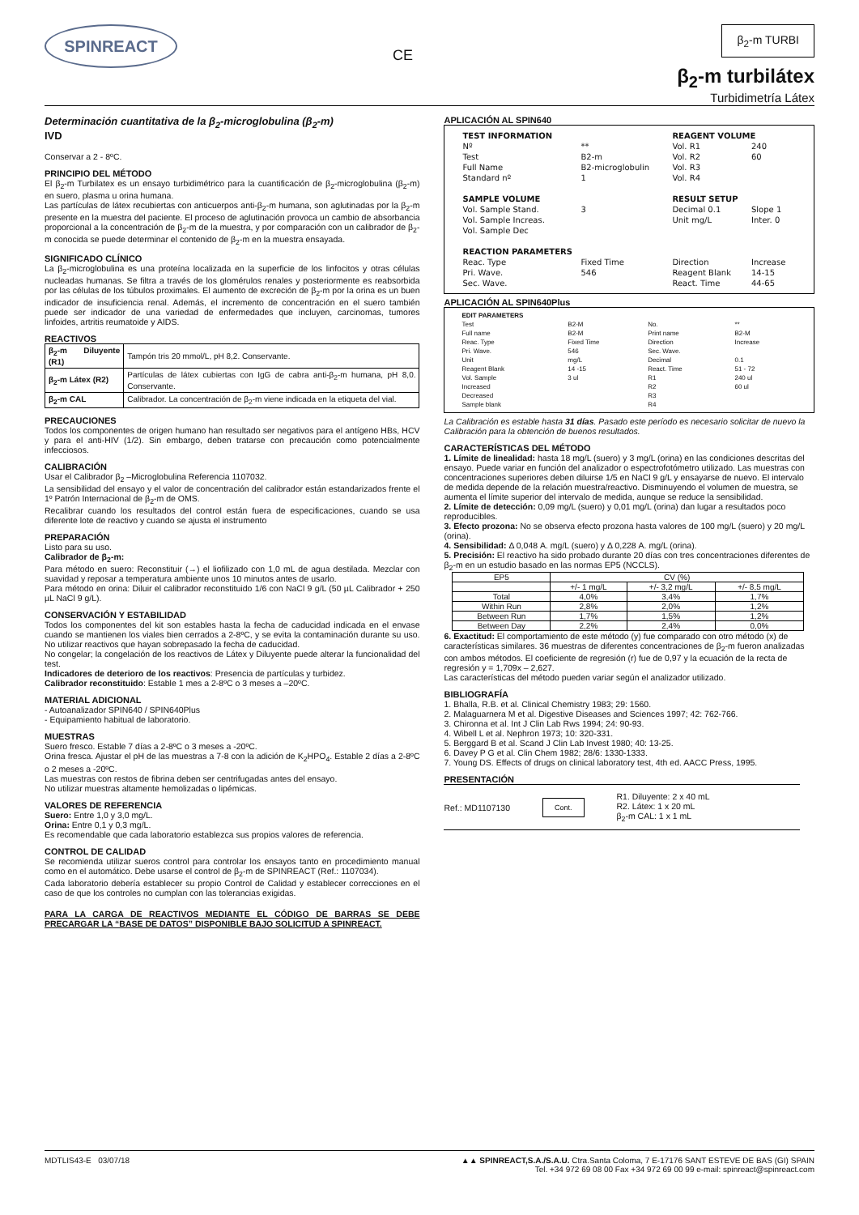SPINREACT
CE
β<sub>2</sub>-m TURBI
β<sub>2</sub>-m turbilátex
Turbidimetría Látex
Determinación cuantitativa de la β<sub>2</sub>-microglobulina (β<sub>2</sub>-m)
IVD
Conservar a 2 - 8ºC.
PRINCIPIO DEL MÉTODO
El β<sub>2</sub>-m Turbilatex es un ensayo turbidimétrico para la cuantificación de β<sub>2</sub>-microglobulina (β<sub>2</sub>-m) en suero, plasma u orina humana.
Las partículas de látex recubiertas con anticuerpos anti-β<sub>2</sub>-m humana, son aglutinadas por la β<sub>2</sub>-m presente en la muestra del paciente. El proceso de aglutinación provoca un cambio de absorbancia proporcional a la concentración de β<sub>2</sub>-m de la muestra, y por comparación con un calibrador de β<sub>2</sub>-m conocida se puede determinar el contenido de β<sub>2</sub>-m en la muestra ensayada.
SIGNIFICADO CLÍNICO
La β<sub>2</sub>-microglobulina es una proteína localizada en la superficie de los linfocitos y otras células nucleadas humanas. Se filtra a través de los glomérulos renales y posteriormente es reabsorbida por las células de los túbulos proximales. El aumento de excreción de β<sub>2</sub>-m por la orina es un buen indicador de insuficiencia renal. Además, el incremento de concentración en el suero también puede ser indicador de una variedad de enfermedades que incluyen, carcinomas, tumores linfoides, artritis reumatoide y AIDS.
REACTIVOS
| β<sub>2</sub>-m Diluyente (R1) | Tampón tris 20 mmol/L, pH 8,2. Conservante. |
| β<sub>2</sub>-m Látex (R2) | Partículas de látex cubiertas con IgG de cabra anti-β<sub>2</sub>-m humana, pH 8,0. Conservante. |
| β<sub>2</sub>-m CAL | Calibrador. La concentración de β<sub>2</sub>-m viene indicada en la etiqueta del vial. |
PRECAUCIONES
Todos los componentes de origen humano han resultado ser negativos para el antígeno HBs, HCV y para el anti-HIV (1/2). Sin embargo, deben tratarse con precaución como potencialmente infecciosos.
CALIBRACIÓN
Usar el Calibrador β<sub>2</sub> –Microglobulina Referencia 1107032.
La sensibilidad del ensayo y el valor de concentración del calibrador están estandarizados frente el 1º Patrón Internacional de β<sub>2</sub>-m de OMS.
Recalibrar cuando los resultados del control están fuera de especificaciones, cuando se usa diferente lote de reactivo y cuando se ajusta el instrumento
PREPARACIÓN
Listo para su uso.
Calibrador de β<sub>2</sub>-m:
Para método en suero: Reconstituir (→) el liofilizado con 1,0 mL de agua destilada. Mezclar con suavidad y reposar a temperatura ambiente unos 10 minutos antes de usarlo.
Para método en orina: Diluir el calibrador reconstituido 1/6 con NaCl 9 g/L (50 µL Calibrador + 250 µL NaCl 9 g/L).
CONSERVACIÓN Y ESTABILIDAD
Todos los componentes del kit son estables hasta la fecha de caducidad indicada en el envase cuando se mantienen los viales bien cerrados a 2-8ºC, y se evita la contaminación durante su uso. No utilizar reactivos que hayan sobrepasado la fecha de caducidad.
No congelar; la congelación de los reactivos de Látex y Diluyente puede alterar la funcionalidad del test.
Indicadores de deterioro de los reactivos: Presencia de partículas y turbidez.
Calibrador reconstituido: Estable 1 mes a 2-8ºC o 3 meses a –20ºC.
MATERIAL ADICIONAL
- Autoanalizador SPIN640 / SPIN640Plus
- Equipamiento habitual de laboratorio.
MUESTRAS
Suero fresco. Estable 7 días a 2-8ºC o 3 meses a -20ºC.
Orina fresca. Ajustar el pH de las muestras a 7-8 con la adición de K<sub>2</sub>HPO<sub>4</sub>. Estable 2 días a 2-8ºC o 2 meses a -20ºC.
Las muestras con restos de fibrina deben ser centrifugadas antes del ensayo.
No utilizar muestras altamente hemolizadas o lipémicas.
VALORES DE REFERENCIA
Suero: Entre 1,0 y 3,0 mg/L.
Orina: Entre 0,1 y 0,3 mg/L.
Es recomendable que cada laboratorio establezca sus propios valores de referencia.
CONTROL DE CALIDAD
Se recomienda utilizar sueros control para controlar los ensayos tanto en procedimiento manual como en el automático. Debe usarse el control de β<sub>2</sub>-m de SPINREACT (Ref.: 1107034).
Cada laboratorio debería establecer su propio Control de Calidad y establecer correcciones en el caso de que los controles no cumplan con las tolerancias exigidas.
PARA LA CARGA DE REACTIVOS MEDIANTE EL CÓDIGO DE BARRAS SE DEBE PRECARGAR LA “BASE DE DATOS” DISPONIBLE BAJO SOLICITUD A SPINREACT.
APLICACIÓN AL SPIN640
| TEST INFORMATION | | REAGENT VOLUME | |
| Nº | ** | Vol. R1 | 240 |
| Test | B2-m | Vol. R2 | 60 |
| Full Name | B2-microglobulin | Vol. R3 | |
| Standard nº | 1 | Vol. R4 | |
| SAMPLE VOLUME | | RESULT SETUP | |
| Vol. Sample Stand. | 3 | Decimal 0.1 | Slope 1 |
| Vol. Sample Increas. | | Unit mg/L | Inter. 0 |
| Vol. Sample Dec | | | |
| REACTION PARAMETERS | | | |
| Reac. Type | Fixed Time | Direction | Increase |
| Pri. Wave. | 546 | Reagent Blank | 14-15 |
| Sec. Wave. | | React. Time | 44-65 |
APLICACIÓN AL SPIN640Plus
| EDIT PARAMETERS | | | |
| Test | B2-M | No. | ** |
| Full name | B2-M | Print name | B2-M |
| Reac. Type | Fixed Time | Direction | Increase |
| Pri. Wave. | 546 | Sec. Wave. | |
| Unit | mg/L | Decimal | 0.1 |
| Reagent Blank | 14 -15 | React. Time | 51 - 72 |
| Vol. Sample | 3 ul | R1 | 240 ul |
| Increased | | R2 | 60 ul |
| Decreased | | R3 | |
| Sample blank | | R4 | |
La Calibración es estable hasta 31 días. Pasado este período es necesario solicitar de nuevo la Calibración para la obtención de buenos resultados.
CARACTERÍSTICAS DEL MÉTODO
1. Límite de linealidad: hasta 18 mg/L (suero) y 3 mg/L (orina) en las condiciones descritas del ensayo. Puede variar en función del analizador o espectrofotómetro utilizado. Las muestras con concentraciones superiores deben diluirse 1/5 en NaCl 9 g/L y ensayarse de nuevo. El intervalo de medida depende de la relación muestra/reactivo. Disminuyendo el volumen de muestra, se aumenta el límite superior del intervalo de medida, aunque se reduce la sensibilidad.
2. Límite de detección: 0,09 mg/L (suero) y 0,01 mg/L (orina) dan lugar a resultados poco reproducibles.
3. Efecto prozona: No se observa efecto prozona hasta valores de 100 mg/L (suero) y 20 mg/L (orina).
4. Sensibilidad: Δ 0,048 A. mg/L (suero) y Δ 0,228 A. mg/L (orina).
5. Precisión: El reactivo ha sido probado durante 20 días con tres concentraciones diferentes de β<sub>2</sub>-m en un estudio basado en las normas EP5 (NCCLS).
| EP5 | CV (%) | | |
| | +/- 1 mg/L | +/- 3,2 mg/L | +/- 8,5 mg/L |
| Total | 4,0% | 3,4% | 1,7% |
| Within Run | 2,8% | 2,0% | 1,2% |
| Between Run | 1,7% | 1,5% | 1,2% |
| Between Day | 2,2% | 2,4% | 0,0% |
6. Exactitud: El comportamiento de este método (y) fue comparado con otro método (x) de características similares. 36 muestras de diferentes concentraciones de β<sub>2</sub>-m fueron analizadas con ambos métodos. El coeficiente de regresión (r) fue de 0,97 y la ecuación de la recta de regresión y = 1,709x – 2,627.
Las características del método pueden variar según el analizador utilizado.
BIBLIOGRAFÍA
1. Bhalla, R.B. et al. Clinical Chemistry 1983; 29: 1560.
2. Malaguarnera M et al. Digestive Diseases and Sciences 1997; 42: 762-766.
3. Chironna et al. Int J Clin Lab Rws 1994; 24: 90-93.
4. Wibell L et al. Nephron 1973; 10: 320-331.
5. Berggard B et al. Scand J Clin Lab Invest 1980; 40: 13-25.
6. Davey P G et al. Clin Chem 1982; 28/6: 1330-1333.
7. Young DS. Effects of drugs on clinical laboratory test, 4th ed. AACC Press, 1995.
PRESENTACIÓN
Ref.: MD1107130 Cont. R1. Diluyente: 2 x 40 mL
R2. Látex: 1 x 20 mL
β<sub>2</sub>-m CAL: 1 x 1 mL
MDTLIS43-E 03/07/18 ▲▲ SPINREACT,S.A./S.A.U. Ctra.Santa Coloma, 7 E-17176 SANT ESTEVE DE BAS (GI) SPAIN
Tel. +34 972 69 08 00 Fax +34 972 69 00 99 e-mail: spinreact@spinreact.com